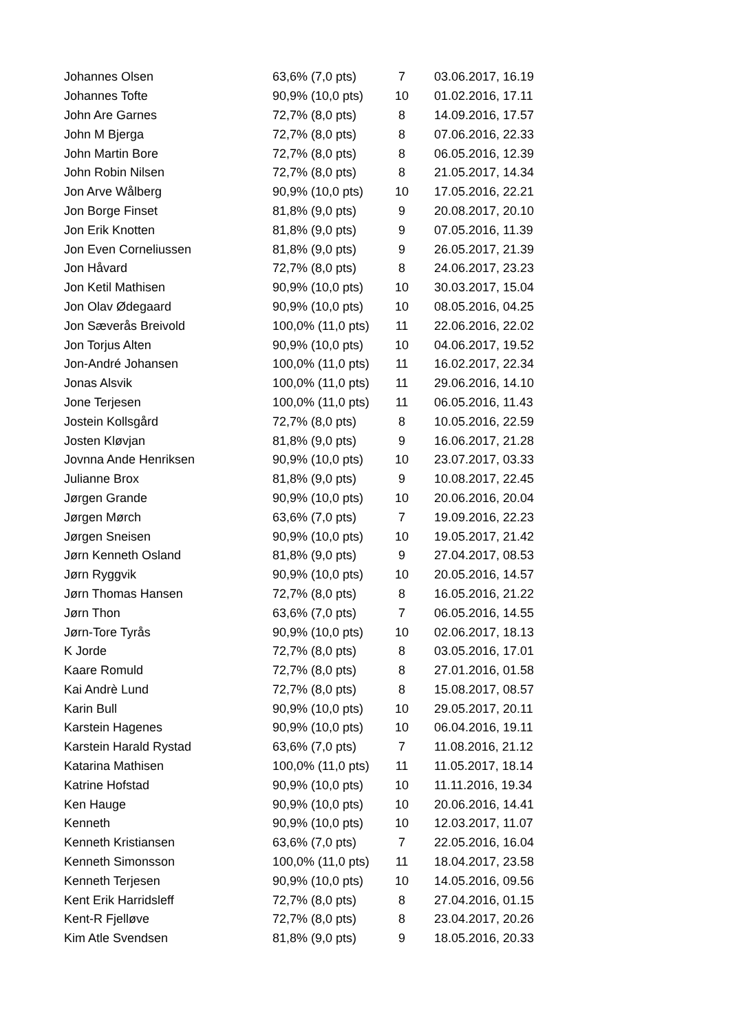| Johannes Olsen | 63,6% (7,0 pts) | 7 | 03.06.2017, 16.19 |
| Johannes Tofte | 90,9% (10,0 pts) | 10 | 01.02.2016, 17.11 |
| John Are Garnes | 72,7% (8,0 pts) | 8 | 14.09.2016, 17.57 |
| John M Bjerga | 72,7% (8,0 pts) | 8 | 07.06.2016, 22.33 |
| John Martin Bore | 72,7% (8,0 pts) | 8 | 06.05.2016, 12.39 |
| John Robin Nilsen | 72,7% (8,0 pts) | 8 | 21.05.2017, 14.34 |
| Jon Arve Wålberg | 90,9% (10,0 pts) | 10 | 17.05.2016, 22.21 |
| Jon Borge Finset | 81,8% (9,0 pts) | 9 | 20.08.2017, 20.10 |
| Jon Erik Knotten | 81,8% (9,0 pts) | 9 | 07.05.2016, 11.39 |
| Jon Even Corneliussen | 81,8% (9,0 pts) | 9 | 26.05.2017, 21.39 |
| Jon Håvard | 72,7% (8,0 pts) | 8 | 24.06.2017, 23.23 |
| Jon Ketil Mathisen | 90,9% (10,0 pts) | 10 | 30.03.2017, 15.04 |
| Jon Olav Ødegaard | 90,9% (10,0 pts) | 10 | 08.05.2016, 04.25 |
| Jon Sæverås Breivold | 100,0% (11,0 pts) | 11 | 22.06.2016, 22.02 |
| Jon Torjus Alten | 90,9% (10,0 pts) | 10 | 04.06.2017, 19.52 |
| Jon-André Johansen | 100,0% (11,0 pts) | 11 | 16.02.2017, 22.34 |
| Jonas Alsvik | 100,0% (11,0 pts) | 11 | 29.06.2016, 14.10 |
| Jone Terjesen | 100,0% (11,0 pts) | 11 | 06.05.2016, 11.43 |
| Jostein Kollsgård | 72,7% (8,0 pts) | 8 | 10.05.2016, 22.59 |
| Josten Kløvjan | 81,8% (9,0 pts) | 9 | 16.06.2017, 21.28 |
| Jovnna Ande Henriksen | 90,9% (10,0 pts) | 10 | 23.07.2017, 03.33 |
| Julianne Brox | 81,8% (9,0 pts) | 9 | 10.08.2017, 22.45 |
| Jørgen Grande | 90,9% (10,0 pts) | 10 | 20.06.2016, 20.04 |
| Jørgen Mørch | 63,6% (7,0 pts) | 7 | 19.09.2016, 22.23 |
| Jørgen Sneisen | 90,9% (10,0 pts) | 10 | 19.05.2017, 21.42 |
| Jørn Kenneth Osland | 81,8% (9,0 pts) | 9 | 27.04.2017, 08.53 |
| Jørn Ryggvik | 90,9% (10,0 pts) | 10 | 20.05.2016, 14.57 |
| Jørn Thomas Hansen | 72,7% (8,0 pts) | 8 | 16.05.2016, 21.22 |
| Jørn Thon | 63,6% (7,0 pts) | 7 | 06.05.2016, 14.55 |
| Jørn-Tore Tyrås | 90,9% (10,0 pts) | 10 | 02.06.2017, 18.13 |
| K Jorde | 72,7% (8,0 pts) | 8 | 03.05.2016, 17.01 |
| Kaare Romuld | 72,7% (8,0 pts) | 8 | 27.01.2016, 01.58 |
| Kai Andrè Lund | 72,7% (8,0 pts) | 8 | 15.08.2017, 08.57 |
| Karin Bull | 90,9% (10,0 pts) | 10 | 29.05.2017, 20.11 |
| Karstein Hagenes | 90,9% (10,0 pts) | 10 | 06.04.2016, 19.11 |
| Karstein Harald Rystad | 63,6% (7,0 pts) | 7 | 11.08.2016, 21.12 |
| Katarina Mathisen | 100,0% (11,0 pts) | 11 | 11.05.2017, 18.14 |
| Katrine Hofstad | 90,9% (10,0 pts) | 10 | 11.11.2016, 19.34 |
| Ken Hauge | 90,9% (10,0 pts) | 10 | 20.06.2016, 14.41 |
| Kenneth | 90,9% (10,0 pts) | 10 | 12.03.2017, 11.07 |
| Kenneth Kristiansen | 63,6% (7,0 pts) | 7 | 22.05.2016, 16.04 |
| Kenneth Simonsson | 100,0% (11,0 pts) | 11 | 18.04.2017, 23.58 |
| Kenneth Terjesen | 90,9% (10,0 pts) | 10 | 14.05.2016, 09.56 |
| Kent Erik Harridsleff | 72,7% (8,0 pts) | 8 | 27.04.2016, 01.15 |
| Kent-R Fjelløve | 72,7% (8,0 pts) | 8 | 23.04.2017, 20.26 |
| Kim Atle Svendsen | 81,8% (9,0 pts) | 9 | 18.05.2016, 20.33 |